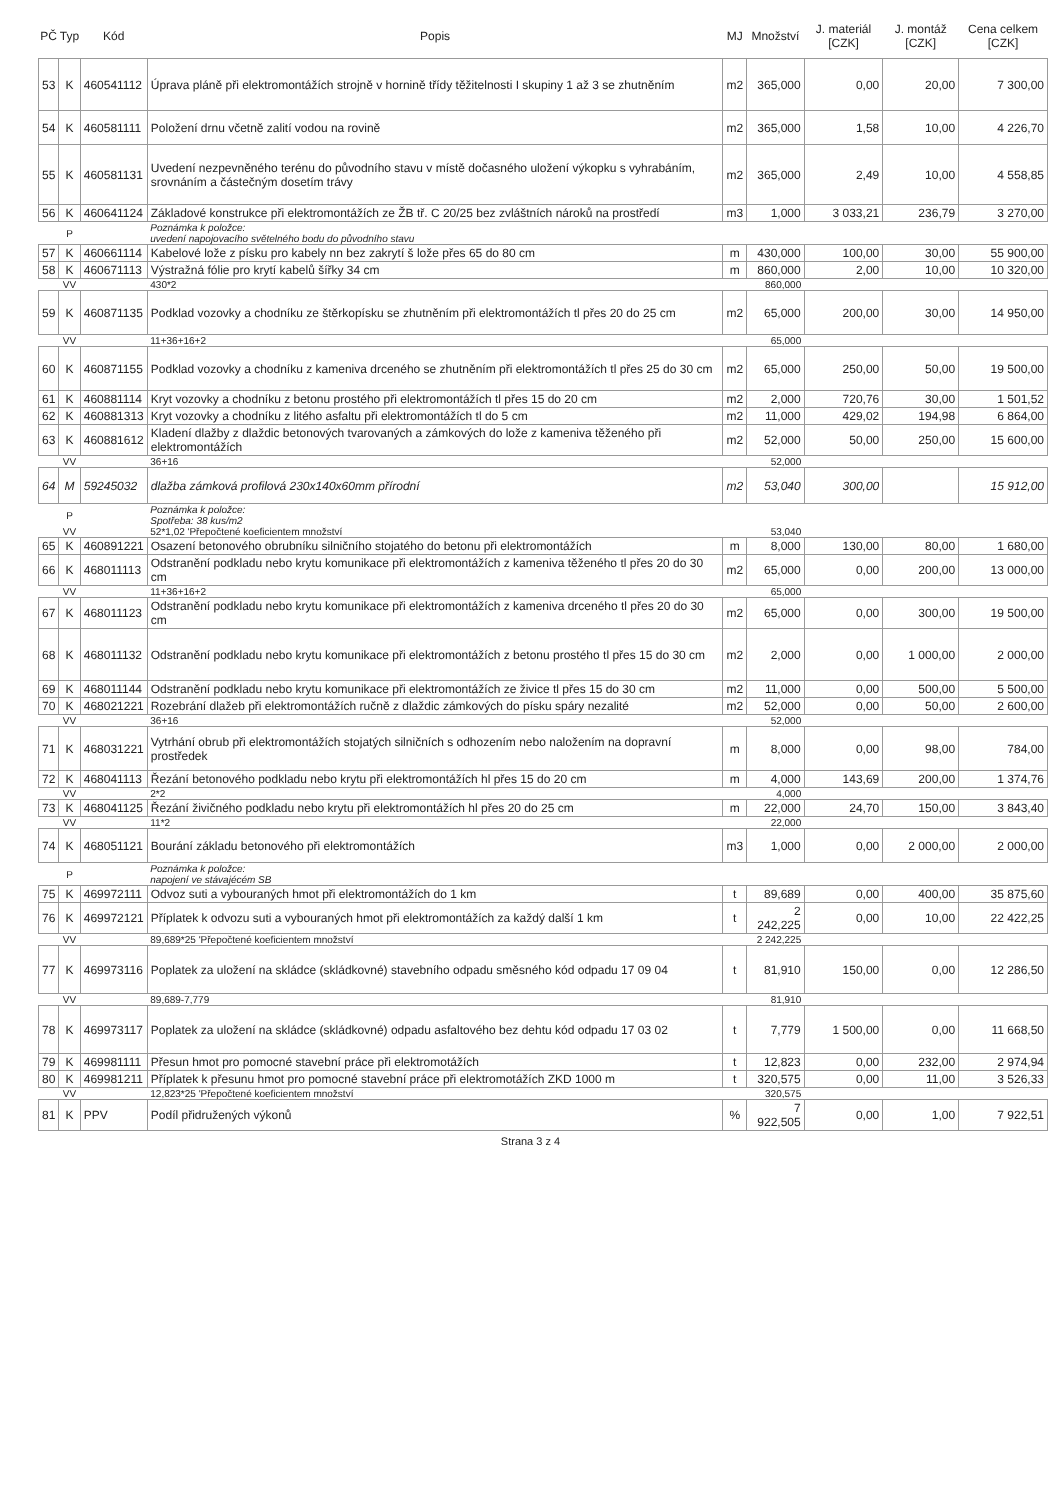| PČ | Typ | Kód | Popis | MJ | Množství | J. materiál [CZK] | J. montáž [CZK] | Cena celkem [CZK] |
| --- | --- | --- | --- | --- | --- | --- | --- | --- |
| 53 | K | 460541112 | Úprava pláně při elektromontážích strojně v hornině třídy těžitelnosti I skupiny 1 až 3 se zhutněním | m2 | 365,000 | 0,00 | 20,00 | 7 300,00 |
| 54 | K | 460581111 | Položení drnu včetně zalití vodou na rovině | m2 | 365,000 | 1,58 | 10,00 | 4 226,70 |
| 55 | K | 460581131 | Uvedení nezpevněného terénu do původního stavu v místě dočasného uložení výkopku s vyhrabáním, srovnáním a částečným dosetím trávy | m2 | 365,000 | 2,49 | 10,00 | 4 558,85 |
| 56 | K | 460641124 | Základové konstrukce při elektromontážích ze ŽB tř. C 20/25 bez zvláštních nároků na prostředí | m3 | 1,000 | 3 033,21 | 236,79 | 3 270,00 |
| | P | | Poznámka k položce: uvedení napojovacího světelného bodu do původního stavu | | | | | |
| 57 | K | 460661114 | Kabelové lože z písku pro kabely nn bez zakrytí š lože přes 65 do 80 cm | m | 430,000 | 100,00 | 30,00 | 55 900,00 |
| 58 | K | 460671113 | Výstražná fólie pro krytí kabelů šířky 34 cm | m | 860,000 | 2,00 | 10,00 | 10 320,00 |
| | VV | | 430*2 | | 860,000 | | | |
| 59 | K | 460871135 | Podklad vozovky a chodníku ze štěrkopísku se zhutněním při elektromontážích tl přes 20 do 25 cm | m2 | 65,000 | 200,00 | 30,00 | 14 950,00 |
| | VV | | 11+36+16+2 | | 65,000 | | | |
| 60 | K | 460871155 | Podklad vozovky a chodníku z kameniva drceného se zhutněním při elektromontážích tl přes 25 do 30 cm | m2 | 65,000 | 250,00 | 50,00 | 19 500,00 |
| 61 | K | 460881114 | Kryt vozovky a chodníku z betonu prostého při elektromontážích tl přes 15 do 20 cm | m2 | 2,000 | 720,76 | 30,00 | 1 501,52 |
| 62 | K | 460881313 | Kryt vozovky a chodníku z litého asfaltu při elektromontážích tl do 5 cm | m2 | 11,000 | 429,02 | 194,98 | 6 864,00 |
| 63 | K | 460881612 | Kladení dlažby z dlaždic betonových tvarovaných a zámkových do lože z kameniva těženého při elektromontážích | m2 | 52,000 | 50,00 | 250,00 | 15 600,00 |
| | VV | | 36+16 | | 52,000 | | | |
| 64 | M | 59245032 | dlažba zámková profilová 230x140x60mm přírodní | m2 | 53,040 | 300,00 | | 15 912,00 |
| | P | | Poznámka k položce: Spotřeba: 38 kus/m2 | | | | | |
| | VV | | 52*1,02 'Přepočtené koeficientem množství | | 53,040 | | | |
| 65 | K | 460891221 | Osazení betonového obrubníku silničního stojatého do betonu při elektromontážích | m | 8,000 | 130,00 | 80,00 | 1 680,00 |
| 66 | K | 468011113 | Odstranění podkladu nebo krytu komunikace při elektromontážích z kameniva těženého tl přes 20 do 30 cm | m2 | 65,000 | 0,00 | 200,00 | 13 000,00 |
| | VV | | 11+36+16+2 | | 65,000 | | | |
| 67 | K | 468011123 | Odstranění podkladu nebo krytu komunikace při elektromontážích z kameniva drceného tl přes 20 do 30 cm | m2 | 65,000 | 0,00 | 300,00 | 19 500,00 |
| 68 | K | 468011132 | Odstranění podkladu nebo krytu komunikace při elektromontážích z betonu prostého tl přes 15 do 30 cm | m2 | 2,000 | 0,00 | 1 000,00 | 2 000,00 |
| 69 | K | 468011144 | Odstranění podkladu nebo krytu komunikace při elektromontážích ze živice tl přes 15 do 30 cm | m2 | 11,000 | 0,00 | 500,00 | 5 500,00 |
| 70 | K | 468021221 | Rozebrání dlažeb při elektromontážích ručně z dlaždic zámkových do písku spáry nezalité | m2 | 52,000 | 0,00 | 50,00 | 2 600,00 |
| | VV | | 36+16 | | 52,000 | | | |
| 71 | K | 468031221 | Vytrhání obrub při elektromontážích stojatých silničních s odhozením nebo naložením na dopravní prostředek | m | 8,000 | 0,00 | 98,00 | 784,00 |
| 72 | K | 468041113 | Řezání betonového podkladu nebo krytu při elektromontážích hl přes 15 do 20 cm | m | 4,000 | 143,69 | 200,00 | 1 374,76 |
| | VV | | 2*2 | | 4,000 | | | |
| 73 | K | 468041125 | Řezání živičného podkladu nebo krytu při elektromontážích hl přes 20 do 25 cm | m | 22,000 | 24,70 | 150,00 | 3 843,40 |
| | VV | | 11*2 | | 22,000 | | | |
| 74 | K | 468051121 | Bourání základu betonového při elektromontážích | m3 | 1,000 | 0,00 | 2 000,00 | 2 000,00 |
| | P | | Poznámka k položce: napojení ve stávajécém SB | | | | | |
| 75 | K | 469972111 | Odvoz suti a vybouraných hmot při elektromontážích do 1 km | t | 89,689 | 0,00 | 400,00 | 35 875,60 |
| 76 | K | 469972121 | Příplatek k odvozu suti a vybouraných hmot při elektromontážích za každý další 1 km | t | 2 242,225 | 0,00 | 10,00 | 22 422,25 |
| | VV | | 89,689*25 'Přepočtené koeficientem množství | | 2 242,225 | | | |
| 77 | K | 469973116 | Poplatek za uložení na skládce (skládkovné) stavebního odpadu směsného kód odpadu 17 09 04 | t | 81,910 | 150,00 | 0,00 | 12 286,50 |
| | VV | | 89,689-7,779 | | 81,910 | | | |
| 78 | K | 469973117 | Poplatek za uložení na skládce (skládkovné) odpadu asfaltového bez dehtu kód odpadu 17 03 02 | t | 7,779 | 1 500,00 | 0,00 | 11 668,50 |
| 79 | K | 469981111 | Přesun hmot pro pomocné stavební práce při elektromotážích | t | 12,823 | 0,00 | 232,00 | 2 974,94 |
| 80 | K | 469981211 | Příplatek k přesunu hmot pro pomocné stavební práce při elektromotážích ZKD 1000 m | t | 320,575 | 0,00 | 11,00 | 3 526,33 |
| | VV | | 12,823*25 'Přepočtené koeficientem množství | | 320,575 | | | |
| 81 | K | PPV | Podíl přidružených výkonů | % | 7 922,505 | 0,00 | 1,00 | 7 922,51 |
Strana 3 z 4